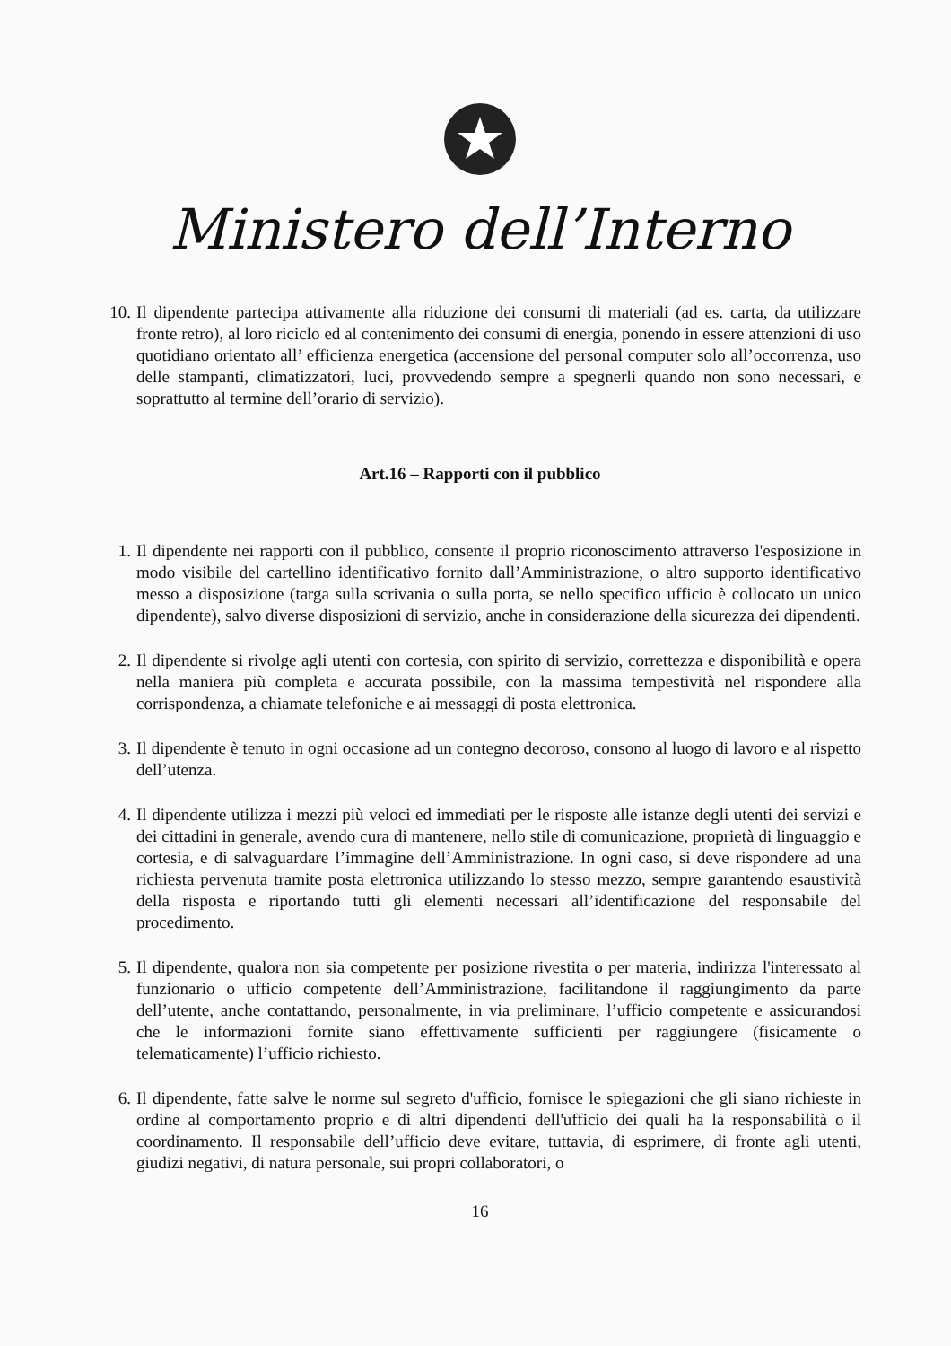Ministero dell’Interno
10. Il dipendente partecipa attivamente alla riduzione dei consumi di materiali (ad es. carta, da utilizzare fronte retro), al loro riciclo ed al contenimento dei consumi di energia, ponendo in essere attenzioni di uso quotidiano orientato all’ efficienza energetica (accensione del personal computer solo all’occorrenza, uso delle stampanti, climatizzatori, luci, provvedendo sempre a spegnerli quando non sono necessari, e soprattutto al termine dell’orario di servizio).
Art.16 – Rapporti con il pubblico
1. Il dipendente nei rapporti con il pubblico, consente il proprio riconoscimento attraverso l'esposizione in modo visibile del cartellino identificativo fornito dall’Amministrazione, o altro supporto identificativo messo a disposizione (targa sulla scrivania o sulla porta, se nello specifico ufficio è collocato un unico dipendente), salvo diverse disposizioni di servizio, anche in considerazione della sicurezza dei dipendenti.
2. Il dipendente si rivolge agli utenti con cortesia, con spirito di servizio, correttezza e disponibilità e opera nella maniera più completa e accurata possibile, con la massima tempestività nel rispondere alla corrispondenza, a chiamate telefoniche e ai messaggi di posta elettronica.
3. Il dipendente è tenuto in ogni occasione ad un contegno decoroso, consono al luogo di lavoro e al rispetto dell’utenza.
4. Il dipendente utilizza i mezzi più veloci ed immediati per le risposte alle istanze degli utenti dei servizi e dei cittadini in generale, avendo cura di mantenere, nello stile di comunicazione, proprietà di linguaggio e cortesia, e di salvaguardare l’immagine dell’Amministrazione. In ogni caso, si deve rispondere ad una richiesta pervenuta tramite posta elettronica utilizzando lo stesso mezzo, sempre garantendo esaustività della risposta e riportando tutti gli elementi necessari all’identificazione del responsabile del procedimento.
5. Il dipendente, qualora non sia competente per posizione rivestita o per materia, indirizza l'interessato al funzionario o ufficio competente dell’Amministrazione, facilitandone il raggiungimento da parte dell’utente, anche contattando, personalmente, in via preliminare, l’ufficio competente e assicurandosi che le informazioni fornite siano effettivamente sufficienti per raggiungere (fisicamente o telematicamente) l’ufficio richiesto.
6. Il dipendente, fatte salve le norme sul segreto d'ufficio, fornisce le spiegazioni che gli siano richieste in ordine al comportamento proprio e di altri dipendenti dell'ufficio dei quali ha la responsabilità o il coordinamento. Il responsabile dell’ufficio deve evitare, tuttavia, di esprimere, di fronte agli utenti, giudizi negativi, di natura personale, sui propri collaboratori, o
16